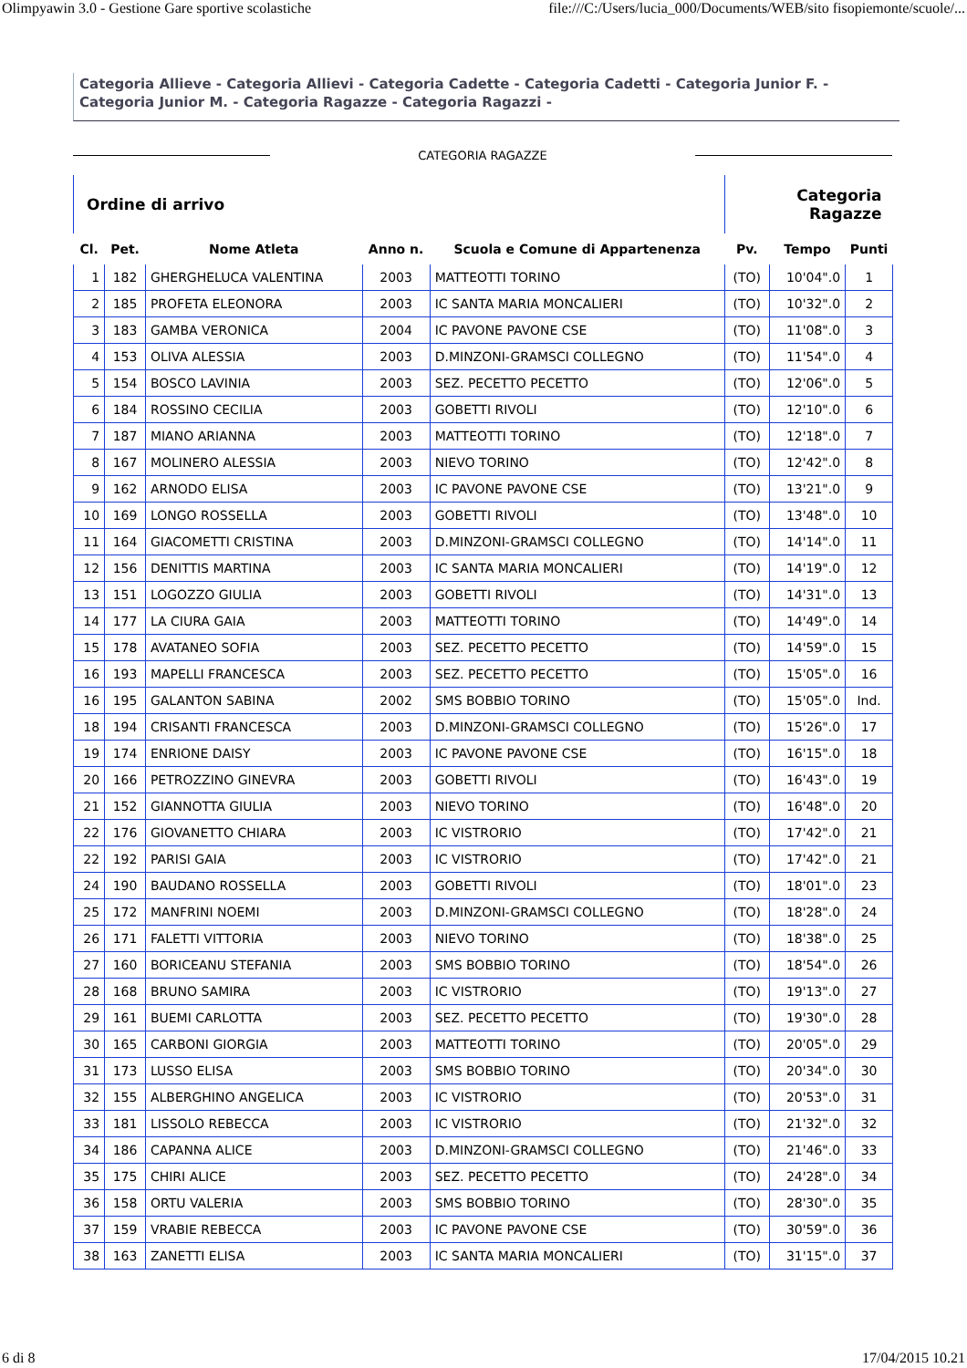Olimpyawin 3.0 - Gestione Gare sportive scolastiche file:///C:/Users/lucia_000/Documents/WEB/sito fisopiemonte/scuole/...
Categoria Allieve - Categoria Allievi - Categoria Cadette - Categoria Cadetti - Categoria Junior F. - Categoria Junior M. - Categoria Ragazze - Categoria Ragazzi -
CATEGORIA RAGAZZE
| Ordine di arrivo | | | | | Categoria Ragazze | | |
| Cl. | Pet. | Nome Atleta | Anno n. | Scuola e Comune di Appartenenza | Pv. | Tempo | Punti |
| 1 | 182 | GHERGHELUCA VALENTINA | 2003 | MATTEOTTI TORINO | (TO) | 10'04".0 | 1 |
| 2 | 185 | PROFETA ELEONORA | 2003 | IC SANTA MARIA MONCALIERI | (TO) | 10'32".0 | 2 |
| 3 | 183 | GAMBA VERONICA | 2004 | IC PAVONE PAVONE CSE | (TO) | 11'08".0 | 3 |
| 4 | 153 | OLIVA ALESSIA | 2003 | D.MINZONI-GRAMSCI COLLEGNO | (TO) | 11'54".0 | 4 |
| 5 | 154 | BOSCO LAVINIA | 2003 | SEZ. PECETTO PECETTO | (TO) | 12'06".0 | 5 |
| 6 | 184 | ROSSINO CECILIA | 2003 | GOBETTI RIVOLI | (TO) | 12'10".0 | 6 |
| 7 | 187 | MIANO ARIANNA | 2003 | MATTEOTTI TORINO | (TO) | 12'18".0 | 7 |
| 8 | 167 | MOLINERO ALESSIA | 2003 | NIEVO TORINO | (TO) | 12'42".0 | 8 |
| 9 | 162 | ARNODO ELISA | 2003 | IC PAVONE PAVONE CSE | (TO) | 13'21".0 | 9 |
| 10 | 169 | LONGO ROSSELLA | 2003 | GOBETTI RIVOLI | (TO) | 13'48".0 | 10 |
| 11 | 164 | GIACOMETTI CRISTINA | 2003 | D.MINZONI-GRAMSCI COLLEGNO | (TO) | 14'14".0 | 11 |
| 12 | 156 | DENITTIS MARTINA | 2003 | IC SANTA MARIA MONCALIERI | (TO) | 14'19".0 | 12 |
| 13 | 151 | LOGOZZO GIULIA | 2003 | GOBETTI RIVOLI | (TO) | 14'31".0 | 13 |
| 14 | 177 | LA CIURA GAIA | 2003 | MATTEOTTI TORINO | (TO) | 14'49".0 | 14 |
| 15 | 178 | AVATANEO SOFIA | 2003 | SEZ. PECETTO PECETTO | (TO) | 14'59".0 | 15 |
| 16 | 193 | MAPELLI FRANCESCA | 2003 | SEZ. PECETTO PECETTO | (TO) | 15'05".0 | 16 |
| 16 | 195 | GALANTON SABINA | 2002 | SMS BOBBIO TORINO | (TO) | 15'05".0 | Ind. |
| 18 | 194 | CRISANTI FRANCESCA | 2003 | D.MINZONI-GRAMSCI COLLEGNO | (TO) | 15'26".0 | 17 |
| 19 | 174 | ENRIONE DAISY | 2003 | IC PAVONE PAVONE CSE | (TO) | 16'15".0 | 18 |
| 20 | 166 | PETROZZINO GINEVRA | 2003 | GOBETTI RIVOLI | (TO) | 16'43".0 | 19 |
| 21 | 152 | GIANNOTTA GIULIA | 2003 | NIEVO TORINO | (TO) | 16'48".0 | 20 |
| 22 | 176 | GIOVANETTO CHIARA | 2003 | IC VISTRORIO | (TO) | 17'42".0 | 21 |
| 22 | 192 | PARISI GAIA | 2003 | IC VISTRORIO | (TO) | 17'42".0 | 21 |
| 24 | 190 | BAUDANO ROSSELLA | 2003 | GOBETTI RIVOLI | (TO) | 18'01".0 | 23 |
| 25 | 172 | MANFRINI NOEMI | 2003 | D.MINZONI-GRAMSCI COLLEGNO | (TO) | 18'28".0 | 24 |
| 26 | 171 | FALETTI VITTORIA | 2003 | NIEVO TORINO | (TO) | 18'38".0 | 25 |
| 27 | 160 | BORICEANU STEFANIA | 2003 | SMS BOBBIO TORINO | (TO) | 18'54".0 | 26 |
| 28 | 168 | BRUNO SAMIRA | 2003 | IC VISTRORIO | (TO) | 19'13".0 | 27 |
| 29 | 161 | BUEMI CARLOTTA | 2003 | SEZ. PECETTO PECETTO | (TO) | 19'30".0 | 28 |
| 30 | 165 | CARBONI GIORGIA | 2003 | MATTEOTTI TORINO | (TO) | 20'05".0 | 29 |
| 31 | 173 | LUSSO ELISA | 2003 | SMS BOBBIO TORINO | (TO) | 20'34".0 | 30 |
| 32 | 155 | ALBERGHINO ANGELICA | 2003 | IC VISTRORIO | (TO) | 20'53".0 | 31 |
| 33 | 181 | LISSOLO REBECCA | 2003 | IC VISTRORIO | (TO) | 21'32".0 | 32 |
| 34 | 186 | CAPANNA ALICE | 2003 | D.MINZONI-GRAMSCI COLLEGNO | (TO) | 21'46".0 | 33 |
| 35 | 175 | CHIRI ALICE | 2003 | SEZ. PECETTO PECETTO | (TO) | 24'28".0 | 34 |
| 36 | 158 | ORTU VALERIA | 2003 | SMS BOBBIO TORINO | (TO) | 28'30".0 | 35 |
| 37 | 159 | VRABIE REBECCA | 2003 | IC PAVONE PAVONE CSE | (TO) | 30'59".0 | 36 |
| 38 | 163 | ZANETTI ELISA | 2003 | IC SANTA MARIA MONCALIERI | (TO) | 31'15".0 | 37 |
6 di 8 17/04/2015 10.21